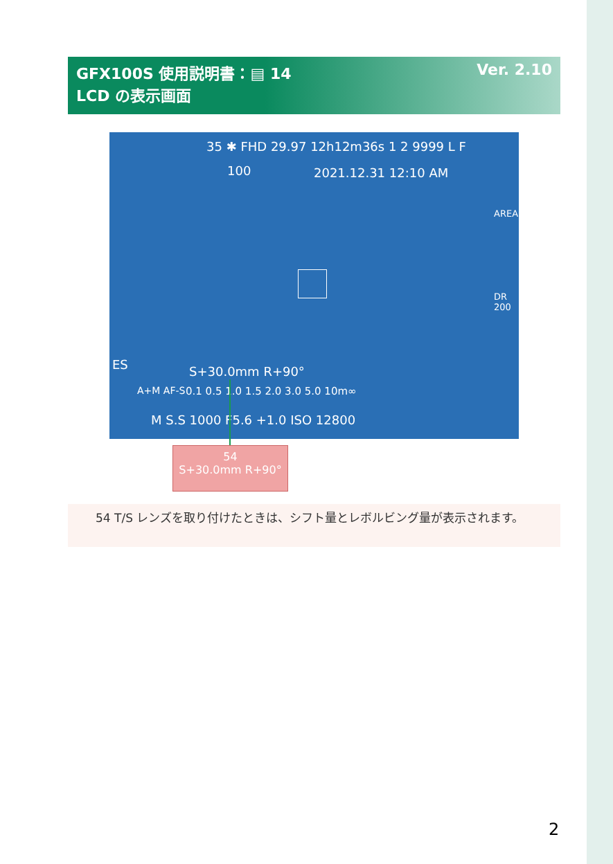GFX100S 使用説明書：▤ 14 Ver. 2.10
LCD の表示画面
35 ✱ FHD 29.97 12h12m36s 1 2 9999 L F
100 2021.12.31 12:10 AM
AREA
DR 200
ES
A+M AF-S
S+30.0mm R+90°
0.1 0.5 1.0 1.5 2.0 3.0 5.0 10m∞
M S.S 1000 F5.6 +1.0 ISO 12800
54
S+30.0mm R+90°
54 T/S レンズを取り付けたときは、シフト量とレボルビング量が表示されます。
2